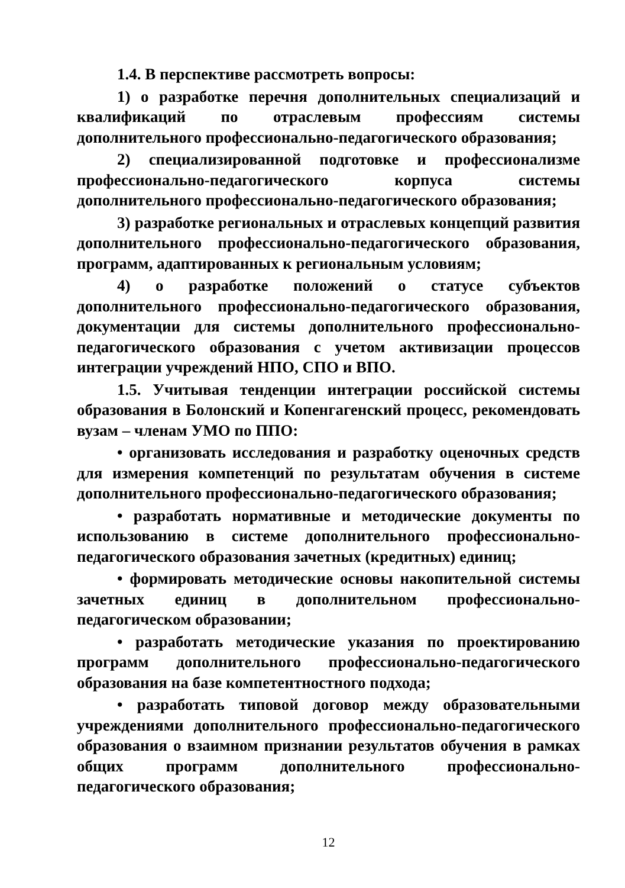1.4. В перспективе рассмотреть вопросы:
1) о разработке перечня дополнительных специализаций и квалификаций по отраслевым профессиям системы дополнительного профессионально-педагогического образования;
2) специализированной подготовке и профессионализме профессионально-педагогического корпуса системы дополнительного профессионально-педагогического образования;
3) разработке региональных и отраслевых концепций развития дополнительного профессионально-педагогического образования, программ, адаптированных к региональным условиям;
4) о разработке положений о статусе субъектов дополнительного профессионально-педагогического образования, документации для системы дополнительного профессионально-педагогического образования с учетом активизации процессов интеграции учреждений НПО, СПО и ВПО.
1.5. Учитывая тенденции интеграции российской системы образования в Болонский и Копенгагенский процесс, рекомендовать вузам – членам УМО по ППО:
• организовать исследования и разработку оценочных средств для измерения компетенций по результатам обучения в системе дополнительного профессионально-педагогического образования;
• разработать нормативные и методические документы по использованию в системе дополнительного профессионально-педагогического образования зачетных (кредитных) единиц;
• формировать методические основы накопительной системы зачетных единиц в дополнительном профессионально-педагогическом образовании;
• разработать методические указания по проектированию программ дополнительного профессионально-педагогического образования на базе компетентностного подхода;
• разработать типовой договор между образовательными учреждениями дополнительного профессионально-педагогического образования о взаимном признании результатов обучения в рамках общих программ дополнительного профессионально-педагогического образования;
12